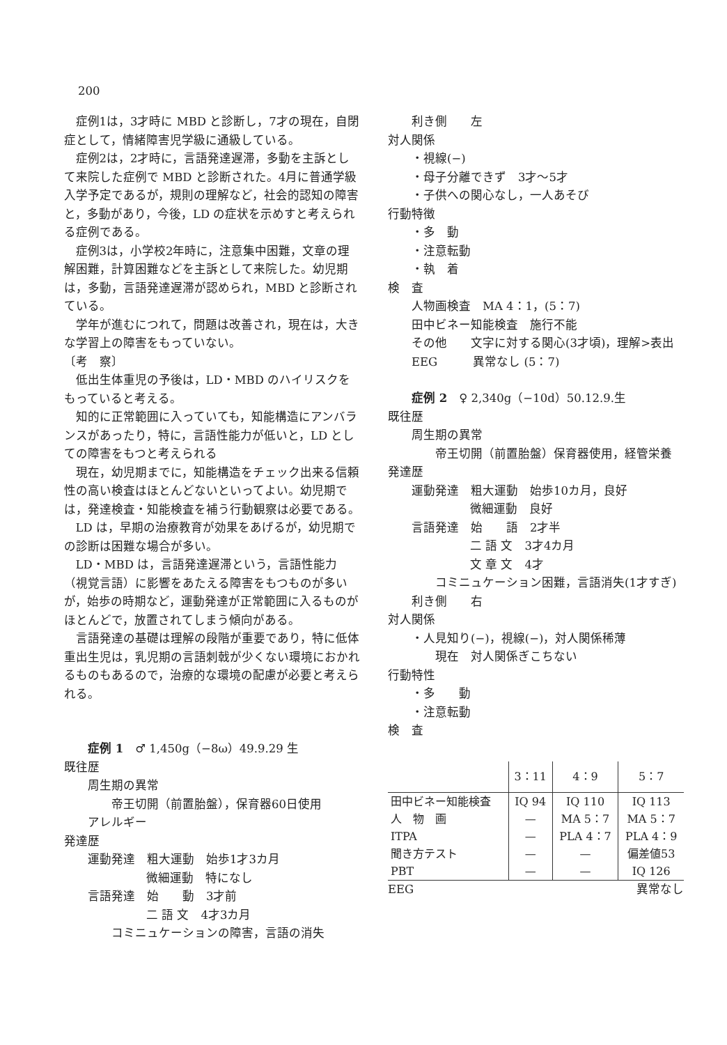200
症例1は，3才時に MBD と診断し，7才の現在，自閉症として，情緒障害児学級に通級している。
症例2は，2才時に，言語発達遅滞，多動を主訴として来院した症例で MBD と診断された。4月に普通学級入学予定であるが，規則の理解など，社会的認知の障害と，多動があり，今後，LD の症状を示めすと考えられる症例である。
症例3は，小学校2年時に，注意集中困難，文章の理解困難，計算困難などを主訴として来院した。幼児期は，多動，言語発達遅滞が認められ，MBD と診断されている。
学年が進むにつれて，問題は改善され，現在は，大きな学習上の障害をもっていない。
〔考　察〕
低出生体重児の予後は，LD・MBD のハイリスクをもっていると考える。
知的に正常範囲に入っていても，知能構造にアンバランスがあったり，特に，言語性能力が低いと，LD としての障害をもつと考えられる
現在，幼児期までに，知能構造をチェック出来る信頼性の高い検査はほとんどないといってよい。幼児期では，発達検査・知能検査を補う行動観察は必要である。
LD は，早期の治療教育が効果をあげるが，幼児期での診断は困難な場合が多い。
LD・MBD は，言語発達遅滞という，言語性能力（視覚言語）に影響をあたえる障害をもつものが多いが，始歩の時期など，運動発達が正常範囲に入るものがほとんどで，放置されてしまう傾向がある。
言語発達の基礎は理解の段階が重要であり，特に低体重出生児は，乳児期の言語刺戟が少くない環境におかれるものもあるので，治療的な環境の配慮が必要と考えられる。
症例 1　♂ 1,450g（−8ω）49.9.29 生
既往歴
周生期の異常
帝王切開（前置胎盤），保育器60日使用
アレルギー
発達歴
運動発達　粗大運動　始歩1才3カ月
微細運動　特になし
言語発達　始　　動　3才前
二 語 文　4才3カ月
コミニュケーションの障害，言語の消失
利き側　　左
対人関係
・視線(−)
・母子分離できず　3才〜5才
・子供への関心なし，一人あそび
行動特徴
・多　動
・注意転動
・執　着
検　査
人物画検査　MA 4：1，(5：7)
田中ビネー知能検査　施行不能
その他　　文字に対する関心(3才頃)，理解>表出
EEG　　　異常なし (5：7)
症例 2　♀ 2,340g（−10d）50.12.9.生
既往歴
周生期の異常
帝王切開（前置胎盤）保育器使用，経管栄養
発達歴
運動発達　粗大運動　始歩10カ月，良好
微細運動　良好
言語発達　始　　語　2才半
二 語 文　3才4カ月
文 章 文　4才
コミニュケーション困難，言語消失(1才すぎ)
利き側　　右
対人関係
・人見知り(−)，視線(−)，対人関係稀薄
現在　対人関係ぎこちない
行動特性
・多　　動
・注意転動
検　査
| | 3：11 | 4：9 | 5：7 |
| --- | --- | --- | --- |
| 田中ビネー知能検査 | IQ 94 | IQ 110 | IQ 113 |
| 人 物 画 | — | MA 5：7 | MA 5：7 |
| ITPA | — | PLA 4：7 | PLA 4：9 |
| 聞き方テスト | — | — | 偏差値53 |
| PBT | — | — | IQ 126 |
EEG 異常なし